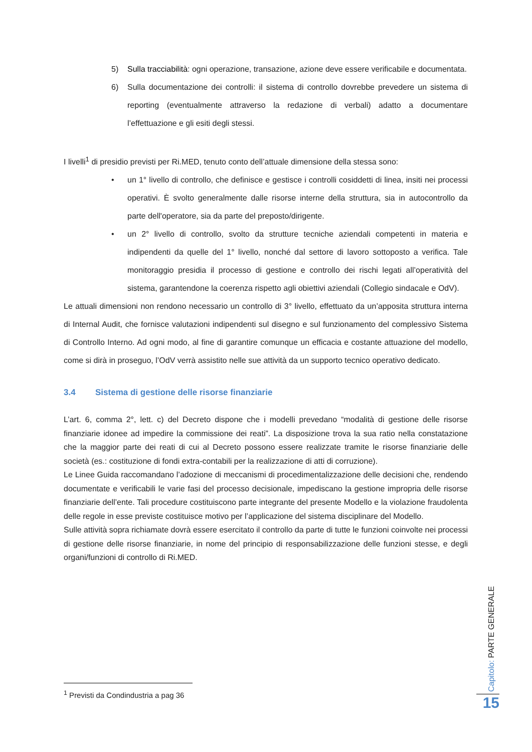5) Sulla tracciabilità: ogni operazione, transazione, azione deve essere verificabile e documentata.
6) Sulla documentazione dei controlli: il sistema di controllo dovrebbe prevedere un sistema di reporting (eventualmente attraverso la redazione di verbali) adatto a documentare l’effettuazione e gli esiti degli stessi.
I livelli<sup>1</sup> di presidio previsti per Ri.MED, tenuto conto dell’attuale dimensione della stessa sono:
• un 1° livello di controllo, che definisce e gestisce i controlli cosiddetti di linea, insiti nei processi operativi. È svolto generalmente dalle risorse interne della struttura, sia in autocontrollo da parte dell'operatore, sia da parte del preposto/dirigente.
• un 2° livello di controllo, svolto da strutture tecniche aziendali competenti in materia e indipendenti da quelle del 1° livello, nonché dal settore di lavoro sottoposto a verifica. Tale monitoraggio presidia il processo di gestione e controllo dei rischi legati all’operatività del sistema, garantendone la coerenza rispetto agli obiettivi aziendali (Collegio sindacale e OdV).
Le attuali dimensioni non rendono necessario un controllo di 3° livello, effettuato da un’apposita struttura interna di Internal Audit, che fornisce valutazioni indipendenti sul disegno e sul funzionamento del complessivo Sistema di Controllo Interno. Ad ogni modo, al fine di garantire comunque un efficacia e costante attuazione del modello, come si dirà in proseguo, l’OdV verrà assistito nelle sue attività da un supporto tecnico operativo dedicato.
3.4 Sistema di gestione delle risorse finanziarie
L’art. 6, comma 2°, lett. c) del Decreto dispone che i modelli prevedano “modalità di gestione delle risorse finanziarie idonee ad impedire la commissione dei reati”. La disposizione trova la sua ratio nella constatazione che la maggior parte dei reati di cui al Decreto possono essere realizzate tramite le risorse finanziarie delle società (es.: costituzione di fondi extra-contabili per la realizzazione di atti di corruzione).
Le Linee Guida raccomandano l’adozione di meccanismi di procedimentalizzazione delle decisioni che, rendendo documentate e verificabili le varie fasi del processo decisionale, impediscano la gestione impropria delle risorse finanziarie dell’ente. Tali procedure costituiscono parte integrante del presente Modello e la violazione fraudolenta delle regole in esse previste costituisce motivo per l’applicazione del sistema disciplinare del Modello.
Sulle attività sopra richiamate dovrà essere esercitato il controllo da parte di tutte le funzioni coinvolte nei processi di gestione delle risorse finanziarie, in nome del principio di responsabilizzazione delle funzioni stesse, e degli organi/funzioni di controllo di Ri.MED.
<sup>1</sup> Previsti da Condindustria a pag 36
Capitolo: PARTE GENERALE
15